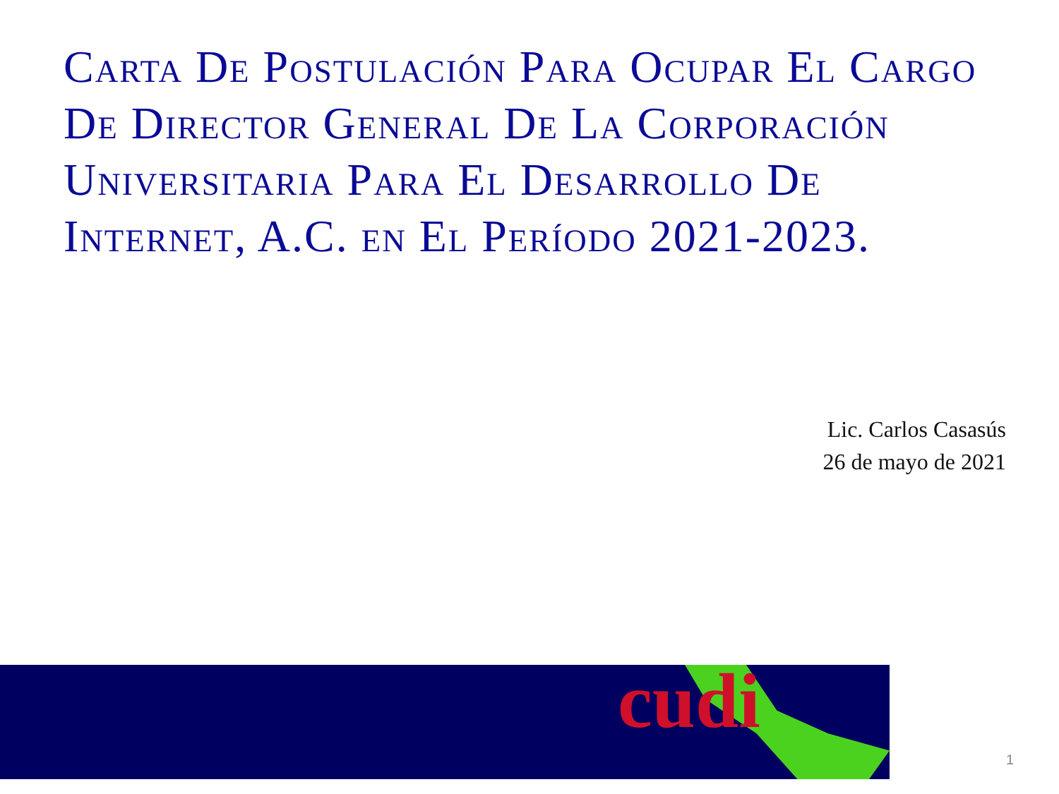Carta De Postulación Para Ocupar El Cargo De Director General De La Corporación Universitaria Para El Desarrollo De Internet, A.C. en El Período 2021-2023.
Lic. Carlos Casasús
26 de mayo de 2021
cudi
1